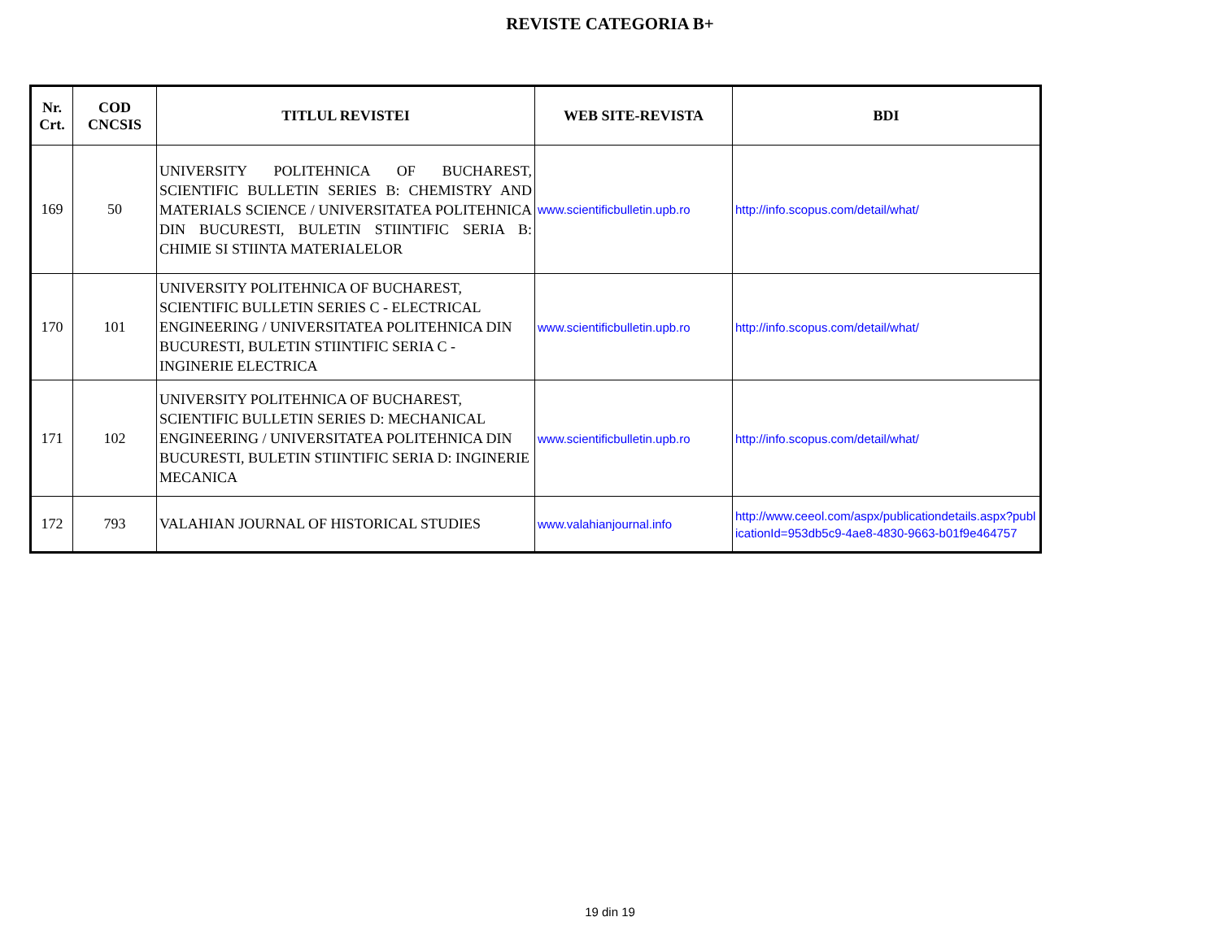REVISTE CATEGORIA B+
| Nr. Crt. | COD CNCSIS | TITLUL REVISTEI | WEB SITE-REVISTA | BDI |
| --- | --- | --- | --- | --- |
| 169 | 50 | UNIVERSITY POLITEHNICA OF BUCHAREST, SCIENTIFIC BULLETIN SERIES B: CHEMISTRY AND MATERIALS SCIENCE / UNIVERSITATEA POLITEHNICA DIN BUCURESTI, BULETIN STIINTIFIC SERIA B: CHIMIE SI STIINTA MATERIALELOR | www.scientificbulletin.upb.ro | http://info.scopus.com/detail/what/ |
| 170 | 101 | UNIVERSITY POLITEHNICA OF BUCHAREST, SCIENTIFIC BULLETIN SERIES C - ELECTRICAL ENGINEERING / UNIVERSITATEA POLITEHNICA DIN BUCURESTI, BULETIN STIINTIFIC SERIA C - INGINERIE ELECTRICA | www.scientificbulletin.upb.ro | http://info.scopus.com/detail/what/ |
| 171 | 102 | UNIVERSITY POLITEHNICA OF BUCHAREST, SCIENTIFIC BULLETIN SERIES D: MECHANICAL ENGINEERING / UNIVERSITATEA POLITEHNICA DIN BUCURESTI, BULETIN STIINTIFIC SERIA D: INGINERIE MECANICA | www.scientificbulletin.upb.ro | http://info.scopus.com/detail/what/ |
| 172 | 793 | VALAHIAN JOURNAL OF HISTORICAL STUDIES | www.valahianjournal.info | http://www.ceeol.com/aspx/publicationdetails.aspx?publicationId=953db5c9-4ae8-4830-9663-b01f9e464757 |
19 din 19